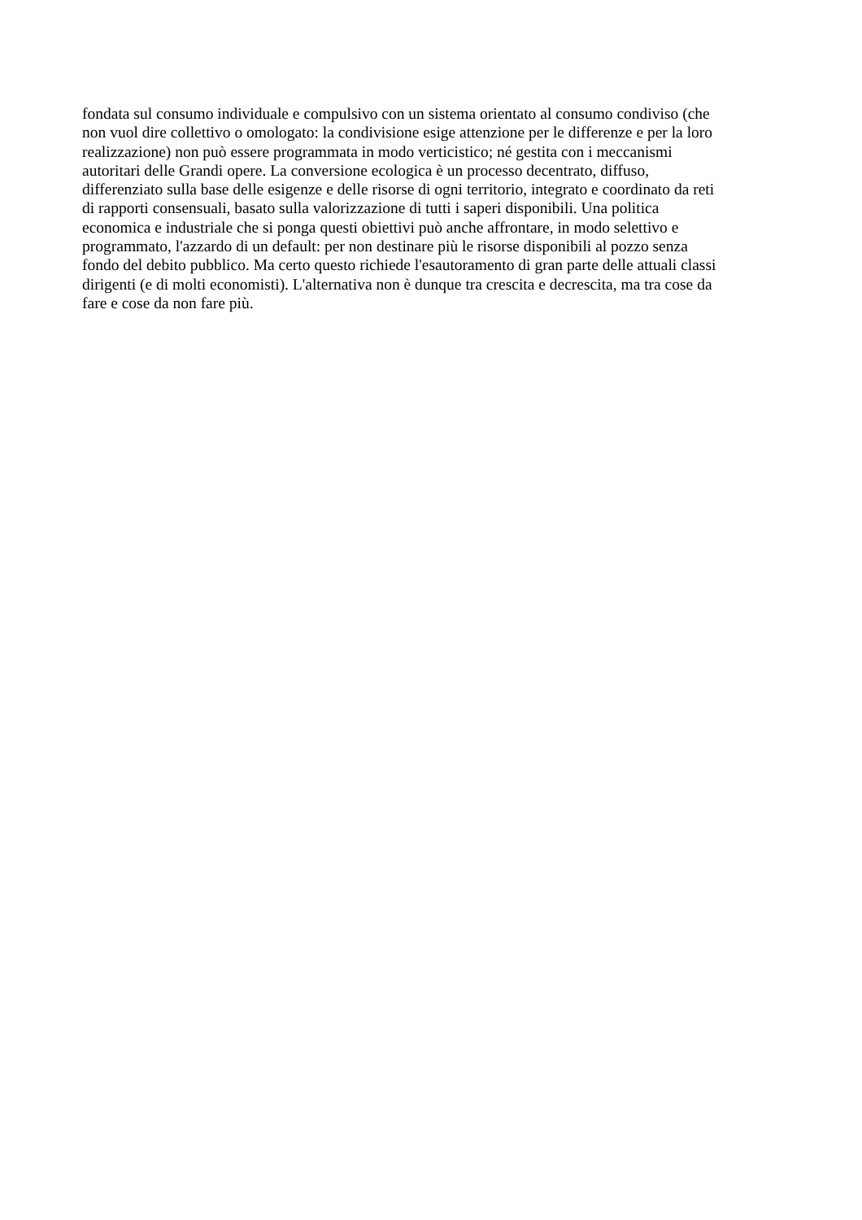fondata sul consumo individuale e compulsivo con un sistema orientato al consumo condiviso (che
non vuol dire collettivo o omologato: la condivisione esige attenzione per le differenze e per la loro
realizzazione) non può essere programmata in modo verticistico; né gestita con i meccanismi
autoritari delle Grandi opere. La conversione ecologica è un processo decentrato, diffuso,
differenziato sulla base delle esigenze e delle risorse di ogni territorio, integrato e coordinato da reti
di rapporti consensuali, basato sulla valorizzazione di tutti i saperi disponibili. Una politica
economica e industriale che si ponga questi obiettivi può anche affrontare, in modo selettivo e
programmato, l'azzardo di un default: per non destinare più le risorse disponibili al pozzo senza
fondo del debito pubblico. Ma certo questo richiede l'esautoramento di gran parte delle attuali classi
dirigenti (e di molti economisti). L'alternativa non è dunque tra crescita e decrescita, ma tra cose da
fare e cose da non fare più.